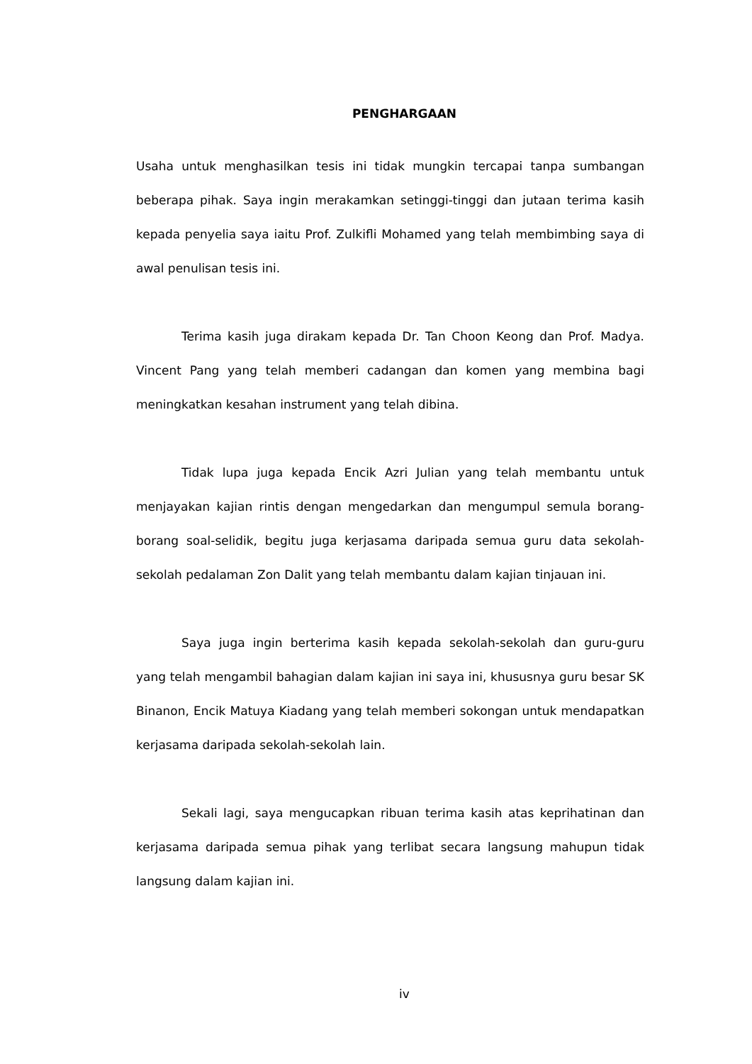PENGHARGAAN
Usaha untuk menghasilkan tesis ini tidak mungkin tercapai tanpa sumbangan beberapa pihak. Saya ingin merakamkan setinggi-tinggi dan jutaan terima kasih kepada penyelia saya iaitu Prof. Zulkifli Mohamed yang telah membimbing saya di awal penulisan tesis ini.
Terima kasih juga dirakam kepada Dr. Tan Choon Keong dan Prof. Madya. Vincent Pang yang telah memberi cadangan dan komen yang membina bagi meningkatkan kesahan instrument yang telah dibina.
Tidak lupa juga kepada Encik Azri Julian yang telah membantu untuk menjayakan kajian rintis dengan mengedarkan dan mengumpul semula borang-borang soal-selidik, begitu juga kerjasama daripada semua guru data sekolah-sekolah pedalaman Zon Dalit yang telah membantu dalam kajian tinjauan ini.
Saya juga ingin berterima kasih kepada sekolah-sekolah dan guru-guru yang telah mengambil bahagian dalam kajian ini saya ini, khususnya guru besar SK Binanon, Encik Matuya Kiadang yang telah memberi sokongan untuk mendapatkan kerjasama daripada sekolah-sekolah lain.
Sekali lagi, saya mengucapkan ribuan terima kasih atas keprihatinan dan kerjasama daripada semua pihak yang terlibat secara langsung mahupun tidak langsung dalam kajian ini.
iv